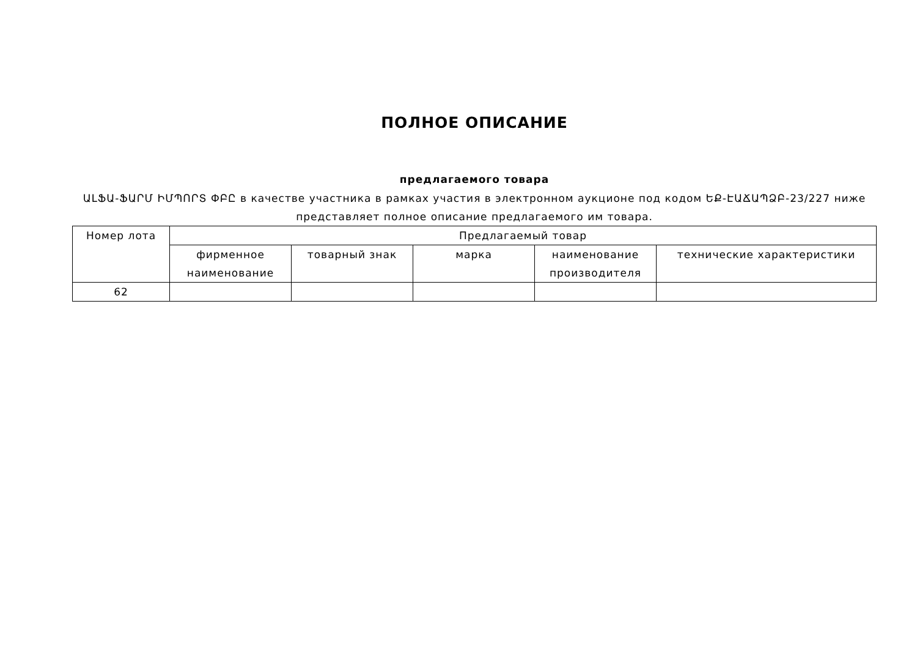ПОЛНОЕ ОПИСАНИЕ
предлагаемого товара
ԱԼՖԱ-ՖԱՐՄ ԻՄՊՈՐՏ ՓԲԸ в качестве участника в рамках участия в электронном аукционе под кодом ԵՔ-ԷԱՃԱՊՁԲ-23/227 ниже представляет полное описание предлагаемого им товара.
| Номер лота | Предлагаемый товар | | | | |
| --- | --- | --- | --- | --- | --- |
| | фирменное наименование | товарный знак | марка | наименование производителя | технические характеристики |
| 62 | | | | | |